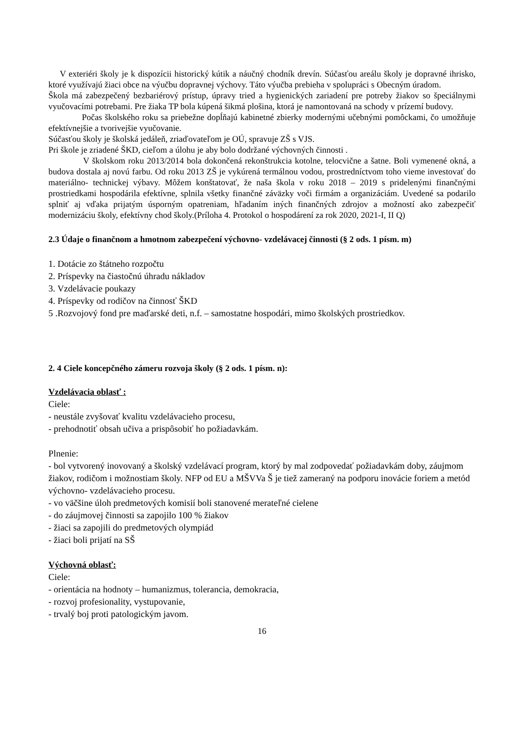V exteriéri školy je k dispozícii historický kútik a náučný chodník drevín. Súčasťou areálu školy je dopravné ihrisko, ktoré využívajú žiaci obce na výučbu dopravnej výchovy. Táto výučba prebieha v spolupráci s Obecným úradom.
Škola má zabezpečený bezbariérový prístup, úpravy tried a hygienických zariadení pre potreby žiakov so špeciálnymi vyučovacími potrebami. Pre žiaka TP bola kúpená šikmá plošina, ktorá je namontovaná na schody v prízemí budovy.
Počas školského roku sa priebežne dopĺňajú kabinetné zbierky modernými učebnými pomôckami, čo umožňuje efektívnejšie a tvorivejšie vyučovanie.
Súčasťou školy je školská jedáleň, zriaďovateľom je OÚ, spravuje ZŠ s VJS.
Pri škole je zriadené ŠKD, cieľom a úlohu je aby bolo dodržané výchovných činnosti .
V školskom roku 2013/2014 bola dokončená rekonštrukcia kotolne, telocvične a šatne. Boli vymenené okná, a budova dostala aj novú farbu. Od roku 2013 ZŠ je vykúrená termálnou vodou, prostredníctvom toho vieme investovať do materiálno- technickej výbavy. Môžem konštatovať, že naša škola v roku 2018 – 2019 s pridelenými finančnými prostriedkami hospodárila efektívne, splnila všetky finančné záväzky voči firmám a organizáciám. Uvedené sa podarilo splniť aj vďaka prijatým úsporným opatreniam, hľadaním iných finančných zdrojov a možností ako zabezpečiť modernizáciu školy, efektívny chod školy.(Príloha 4. Protokol o hospodárení za rok 2020, 2021-I, II Q)
2.3 Údaje o finančnom a hmotnom zabezpečení výchovno- vzdelávacej činnosti (§ 2 ods. 1 písm. m)
1. Dotácie zo štátneho rozpočtu
2. Príspevky na čiastočnú úhradu nákladov
3. Vzdelávacie poukazy
4. Príspevky od rodičov na činnosť ŠKD
5 .Rozvojový fond pre maďarské deti, n.f. – samostatne hospodári, mimo školských prostriedkov.
2. 4 Ciele koncepčného zámeru rozvoja školy (§ 2 ods. 1 písm. n):
Vzdelávacia oblasť :
Ciele:
- neustále zvyšovať kvalitu vzdelávacieho procesu,
- prehodnotiť obsah učiva a prispôsobiť ho požiadavkám.
Plnenie:
- bol vytvorený inovovaný a školský vzdelávací program, ktorý by mal zodpovedať požiadavkám doby, záujmom žiakov, rodičom i možnostiam školy. NFP od EU a MŠVVa Š je tiež zameraný na podporu inovácie foriem a metód výchovno- vzdelávacieho procesu.
- vo väčšine úloh predmetových komisií boli stanovené merateľné cielene
- do záujmovej činnosti sa zapojilo 100 % žiakov
- žiaci sa zapojili do predmetových olympiád
- žiaci boli prijatí na SŠ
Výchovná oblasť:
Ciele:
- orientácia na hodnoty – humanizmus, tolerancia, demokracia,
- rozvoj profesionality, vystupovanie,
- trvalý boj proti patologickým javom.
16